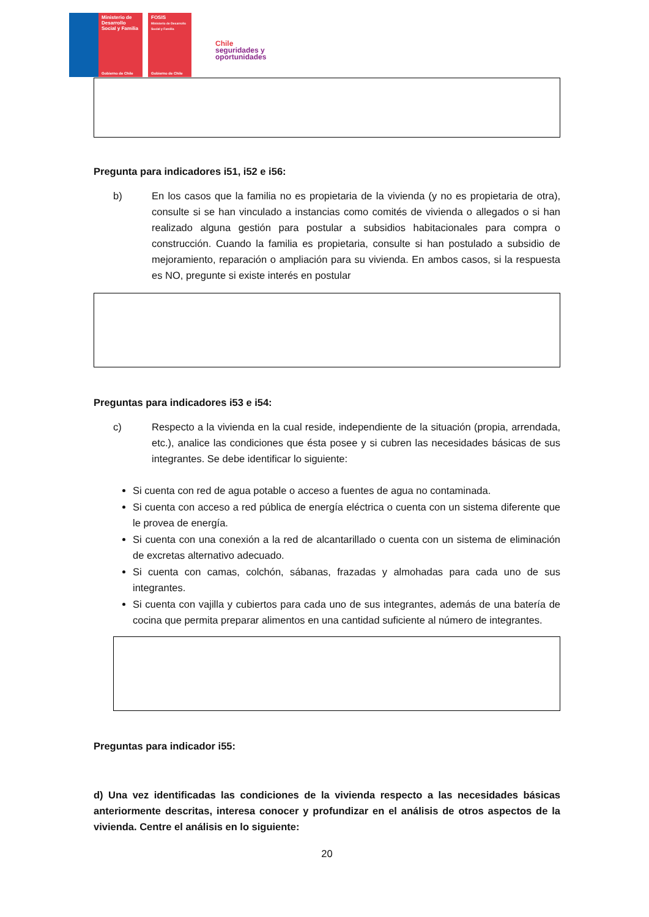Ministerio de Desarrollo Social y Familia
Gobierno de Chile
FOSIS
Ministerio de Desarrollo Social y Familia
Gobierno de Chile
Chile
seguridades y
oportunidades
Pregunta para indicadores i51, i52 e i56:
b) En los casos que la familia no es propietaria de la vivienda (y no es propietaria de otra), consulte si se han vinculado a instancias como comités de vivienda o allegados o si han realizado alguna gestión para postular a subsidios habitacionales para compra o construcción. Cuando la familia es propietaria, consulte si han postulado a subsidio de mejoramiento, reparación o ampliación para su vivienda. En ambos casos, si la respuesta es NO, pregunte si existe interés en postular
Preguntas para indicadores i53 e i54:
c) Respecto a la vivienda en la cual reside, independiente de la situación (propia, arrendada, etc.), analice las condiciones que ésta posee y si cubren las necesidades básicas de sus integrantes. Se debe identificar lo siguiente:
Si cuenta con red de agua potable o acceso a fuentes de agua no contaminada.
Si cuenta con acceso a red pública de energía eléctrica o cuenta con un sistema diferente que le provea de energía.
Si cuenta con una conexión a la red de alcantarillado o cuenta con un sistema de eliminación de excretas alternativo adecuado.
Si cuenta con camas, colchón, sábanas, frazadas y almohadas para cada uno de sus integrantes.
Si cuenta con vajilla y cubiertos para cada uno de sus integrantes, además de una batería de cocina que permita preparar alimentos en una cantidad suficiente al número de integrantes.
Preguntas para indicador i55:
d) Una vez identificadas las condiciones de la vivienda respecto a las necesidades básicas anteriormente descritas, interesa conocer y profundizar en el análisis de otros aspectos de la vivienda. Centre el análisis en lo siguiente:
20